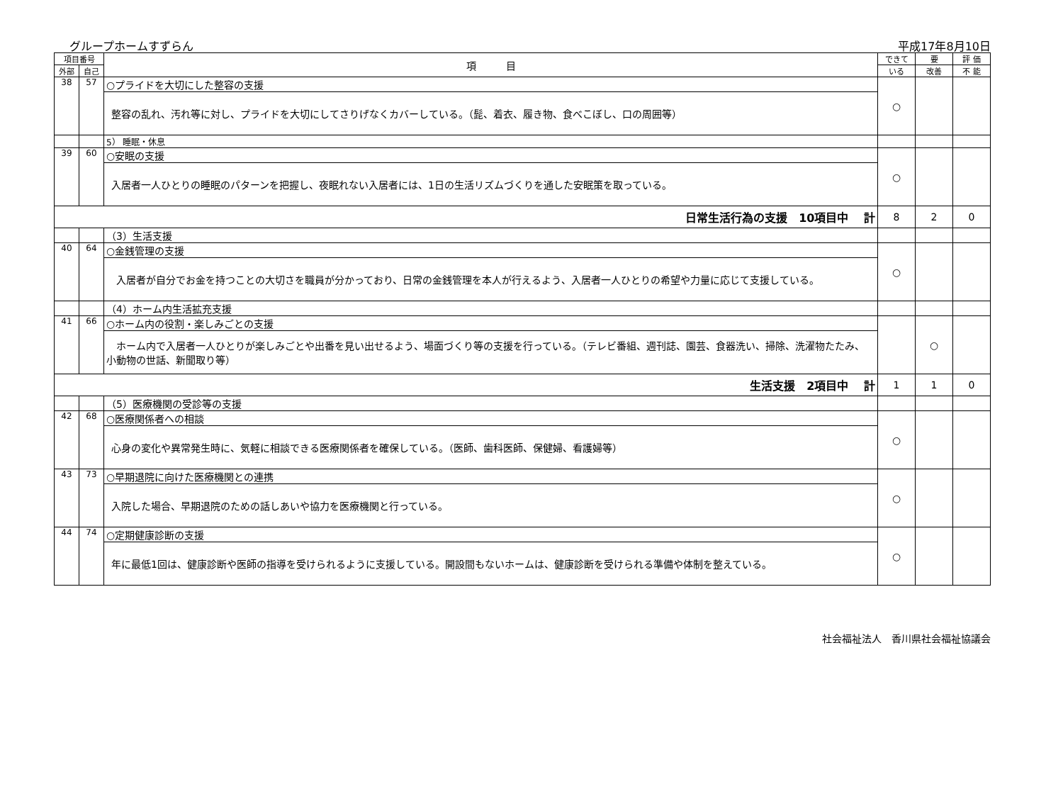グループホームすずらん 平成17年8月10日
| 項目番号 | | 項 目 | できて | 要 | 評 価 |
| --- | --- | --- | --- | --- | --- |
| 外部 | 自己 | | いる | 改善 | 不 能 |
| 38 | 57 | ○プライドを大切にした整容の支援 | ○ | | |
| | | 整容の乱れ、汚れ等に対し、プライドを大切にしてさりげなくカバーしている。（髭、着衣、履き物、食べこぼし、口の周囲等） | | | |
| | | 5） 睡眠・休息 | | | |
| 39 | 60 | ○安眠の支援 | ○ | | |
| | | 入居者一人ひとりの睡眠のパターンを把握し、夜眠れない入居者には、1日の生活リズムづくりを通した安眠策を取っている。 | | | |
| 日常生活行為の支援 10項目中 計 | | | 8 | 2 | 0 |
| | | （3）生活支援 | | | |
| 40 | 64 | ○金銭管理の支援 | ○ | | |
| | | 入居者が自分でお金を持つことの大切さを職員が分かっており、日常の金銭管理を本人が行えるよう、入居者一人ひとりの希望や力量に応じて支援している。 | | | |
| | | （4）ホーム内生活拡充支援 | | | |
| 41 | 66 | ○ホーム内の役割・楽しみごとの支援 | | ○ | |
| | | ホーム内で入居者一人ひとりが楽しみごとや出番を見い出せるよう、場面づくり等の支援を行っている。（テレビ番組、週刊誌、園芸、食器洗い、掃除、洗濯物たたみ、小動物の世話、新聞取り等） | | | |
| 生活支援 2項目中 計 | | | 1 | 1 | 0 |
| | | （5）医療機関の受診等の支援 | | | |
| 42 | 68 | ○医療関係者への相談 | ○ | | |
| | | 心身の変化や異常発生時に、気軽に相談できる医療関係者を確保している。（医師、歯科医師、保健婦、看護婦等） | | | |
| 43 | 73 | ○早期退院に向けた医療機関との連携 | ○ | | |
| | | 入院した場合、早期退院のための話しあいや協力を医療機関と行っている。 | | | |
| 44 | 74 | ○定期健康診断の支援 | ○ | | |
| | | 年に最低1回は、健康診断や医師の指導を受けられるように支援している。開設間もないホームは、健康診断を受けられる準備や体制を整えている。 | | | |
社会福祉法人　香川県社会福祉協議会